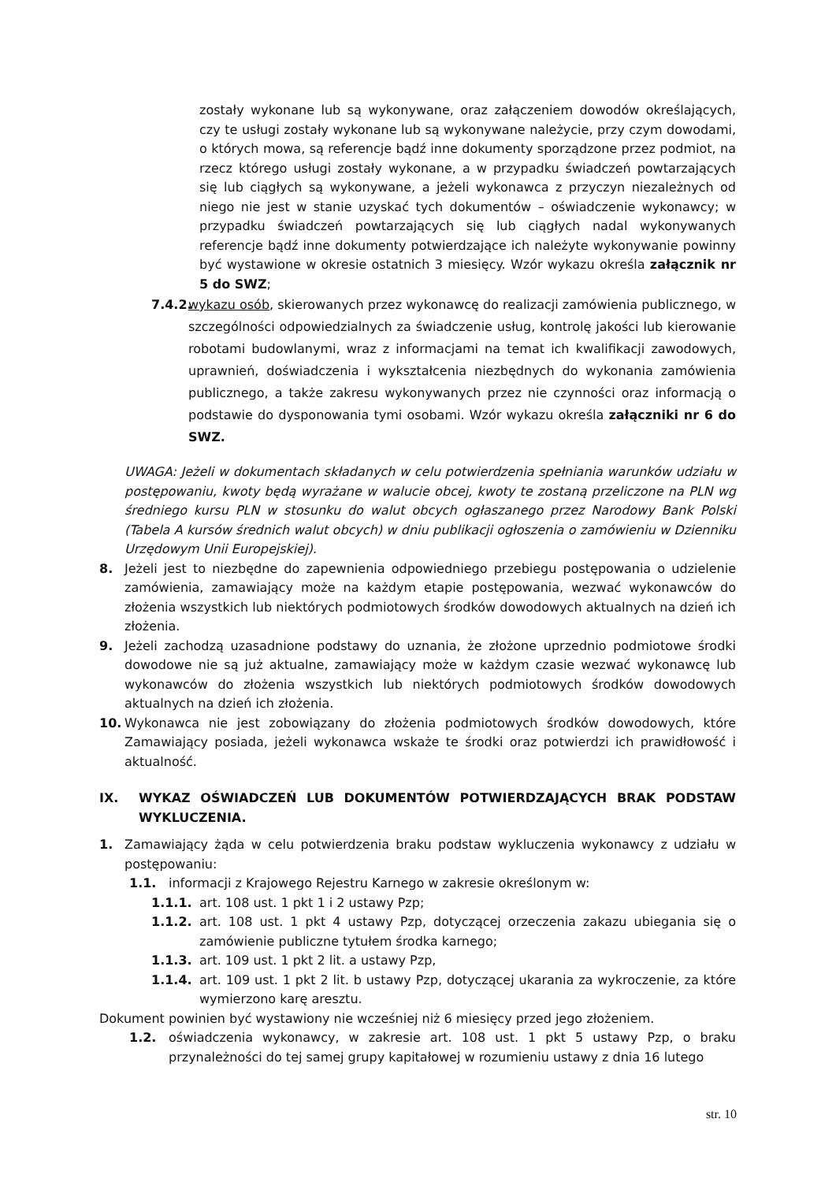zostały wykonane lub są wykonywane, oraz załączeniem dowodów określających, czy te usługi zostały wykonane lub są wykonywane należycie, przy czym dowodami, o których mowa, są referencje bądź inne dokumenty sporządzone przez podmiot, na rzecz którego usługi zostały wykonane, a w przypadku świadczeń powtarzających się lub ciągłych są wykonywane, a jeżeli wykonawca z przyczyn niezależnych od niego nie jest w stanie uzyskać tych dokumentów – oświadczenie wykonawcy; w przypadku świadczeń powtarzających się lub ciągłych nadal wykonywanych referencje bądź inne dokumenty potwierdzające ich należyte wykonywanie powinny być wystawione w okresie ostatnich 3 miesięcy. Wzór wykazu określa załącznik nr 5 do SWZ;
7.4.2. wykazu osób, skierowanych przez wykonawcę do realizacji zamówienia publicznego, w szczególności odpowiedzialnych za świadczenie usług, kontrolę jakości lub kierowanie robotami budowlanymi, wraz z informacjami na temat ich kwalifikacji zawodowych, uprawnień, doświadczenia i wykształcenia niezbędnych do wykonania zamówienia publicznego, a także zakresu wykonywanych przez nie czynności oraz informacją o podstawie do dysponowania tymi osobami. Wzór wykazu określa załączniki nr 6 do SWZ.
UWAGA: Jeżeli w dokumentach składanych w celu potwierdzenia spełniania warunków udziału w postępowaniu, kwoty będą wyrażane w walucie obcej, kwoty te zostaną przeliczone na PLN wg średniego kursu PLN w stosunku do walut obcych ogłaszanego przez Narodowy Bank Polski (Tabela A kursów średnich walut obcych) w dniu publikacji ogłoszenia o zamówieniu w Dzienniku Urzędowym Unii Europejskiej).
8. Jeżeli jest to niezbędne do zapewnienia odpowiedniego przebiegu postępowania o udzielenie zamówienia, zamawiający może na każdym etapie postępowania, wezwać wykonawców do złożenia wszystkich lub niektórych podmiotowych środków dowodowych aktualnych na dzień ich złożenia.
9. Jeżeli zachodzą uzasadnione podstawy do uznania, że złożone uprzednio podmiotowe środki dowodowe nie są już aktualne, zamawiający może w każdym czasie wezwać wykonawcę lub wykonawców do złożenia wszystkich lub niektórych podmiotowych środków dowodowych aktualnych na dzień ich złożenia.
10. Wykonawca nie jest zobowiązany do złożenia podmiotowych środków dowodowych, które Zamawiający posiada, jeżeli wykonawca wskaże te środki oraz potwierdzi ich prawidłowość i aktualność.
IX. WYKAZ OŚWIADCZEŃ LUB DOKUMENTÓW POTWIERDZAJĄCYCH BRAK PODSTAW WYKLUCZENIA.
1. Zamawiający żąda w celu potwierdzenia braku podstaw wykluczenia wykonawcy z udziału w postępowaniu:
1.1. informacji z Krajowego Rejestru Karnego w zakresie określonym w:
1.1.1. art. 108 ust. 1 pkt 1 i 2 ustawy Pzp;
1.1.2. art. 108 ust. 1 pkt 4 ustawy Pzp, dotyczącej orzeczenia zakazu ubiegania się o zamówienie publiczne tytułem środka karnego;
1.1.3. art. 109 ust. 1 pkt 2 lit. a ustawy Pzp,
1.1.4. art. 109 ust. 1 pkt 2 lit. b ustawy Pzp, dotyczącej ukarania za wykroczenie, za które wymierzono karę aresztu.
Dokument powinien być wystawiony nie wcześniej niż 6 miesięcy przed jego złożeniem.
1.2. oświadczenia wykonawcy, w zakresie art. 108 ust. 1 pkt 5 ustawy Pzp, o braku przynależności do tej samej grupy kapitałowej w rozumieniu ustawy z dnia 16 lutego
str. 10